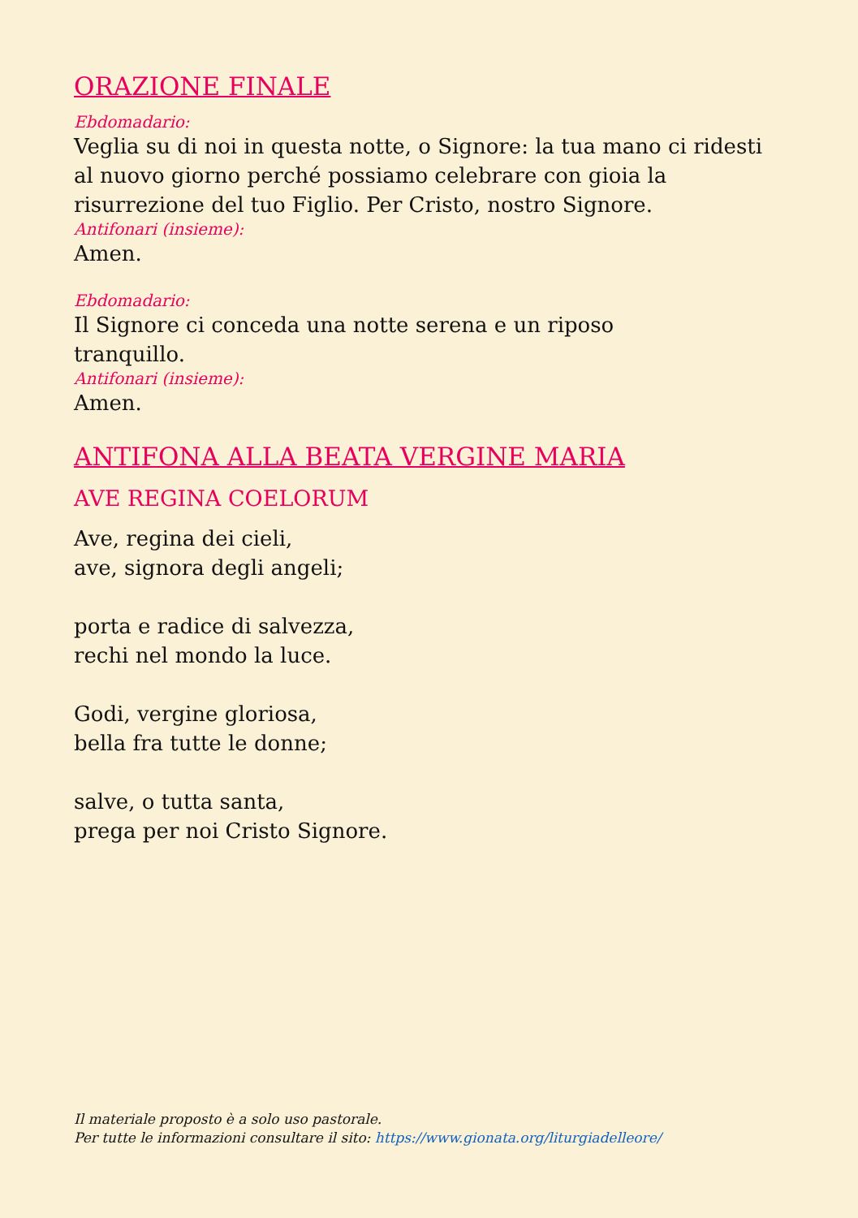ORAZIONE FINALE
Ebdomadario:
Veglia su di noi in questa notte, o Signore: la tua mano ci ridesti al nuovo giorno perché possiamo celebrare con gioia la risurrezione del tuo Figlio. Per Cristo, nostro Signore.
Antifonari (insieme):
Amen.
Ebdomadario:
Il Signore ci conceda una notte serena e un riposo
tranquillo.
Antifonari (insieme):
Amen.
ANTIFONA ALLA BEATA VERGINE MARIA
AVE REGINA COELORUM
Ave, regina dei cieli,
ave, signora degli angeli;
porta e radice di salvezza,
rechi nel mondo la luce.
Godi, vergine gloriosa,
bella fra tutte le donne;
salve, o tutta santa,
prega per noi Cristo Signore.
Il materiale proposto è a solo uso pastorale.
Per tutte le informazioni consultare il sito: https://www.gionata.org/liturgiadelleore/